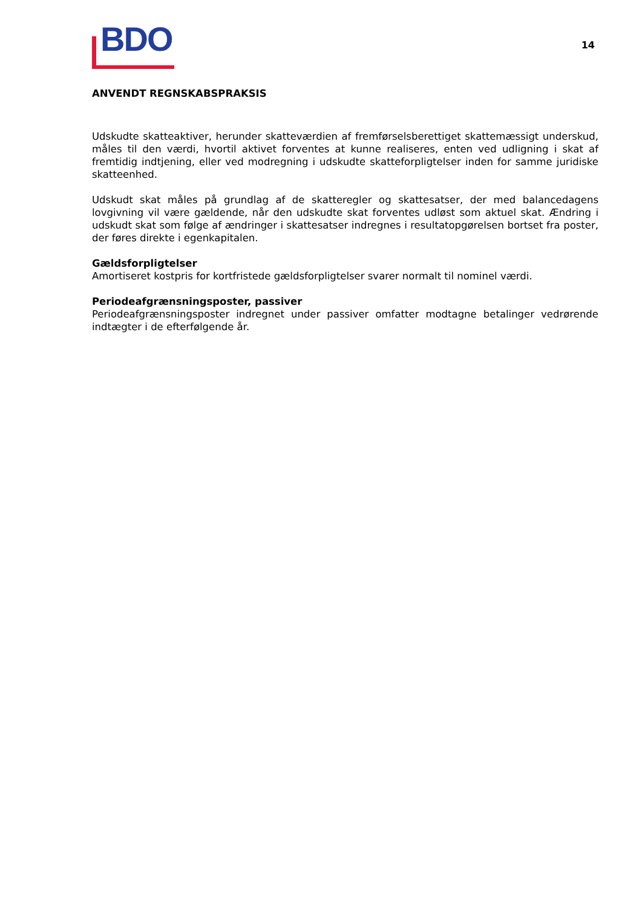BDO
14
ANVENDT REGNSKABSPRAKSIS
Udskudte skatteaktiver, herunder skatteværdien af fremførselsberettiget skattemæssigt underskud, måles til den værdi, hvortil aktivet forventes at kunne realiseres, enten ved udligning i skat af fremtidig indtjening, eller ved modregning i udskudte skatteforpligtelser inden for samme juridiske skatteenhed.
Udskudt skat måles på grundlag af de skatteregler og skattesatser, der med balancedagens lovgivning vil være gældende, når den udskudte skat forventes udløst som aktuel skat. Ændring i udskudt skat som følge af ændringer i skattesatser indregnes i resultatopgørelsen bortset fra poster, der føres direkte i egenkapitalen.
Gældsforpligtelser
Amortiseret kostpris for kortfristede gældsforpligtelser svarer normalt til nominel værdi.
Periodeafgrænsningsposter, passiver
Periodeafgrænsningsposter indregnet under passiver omfatter modtagne betalinger vedrørende indtægter i de efterfølgende år.